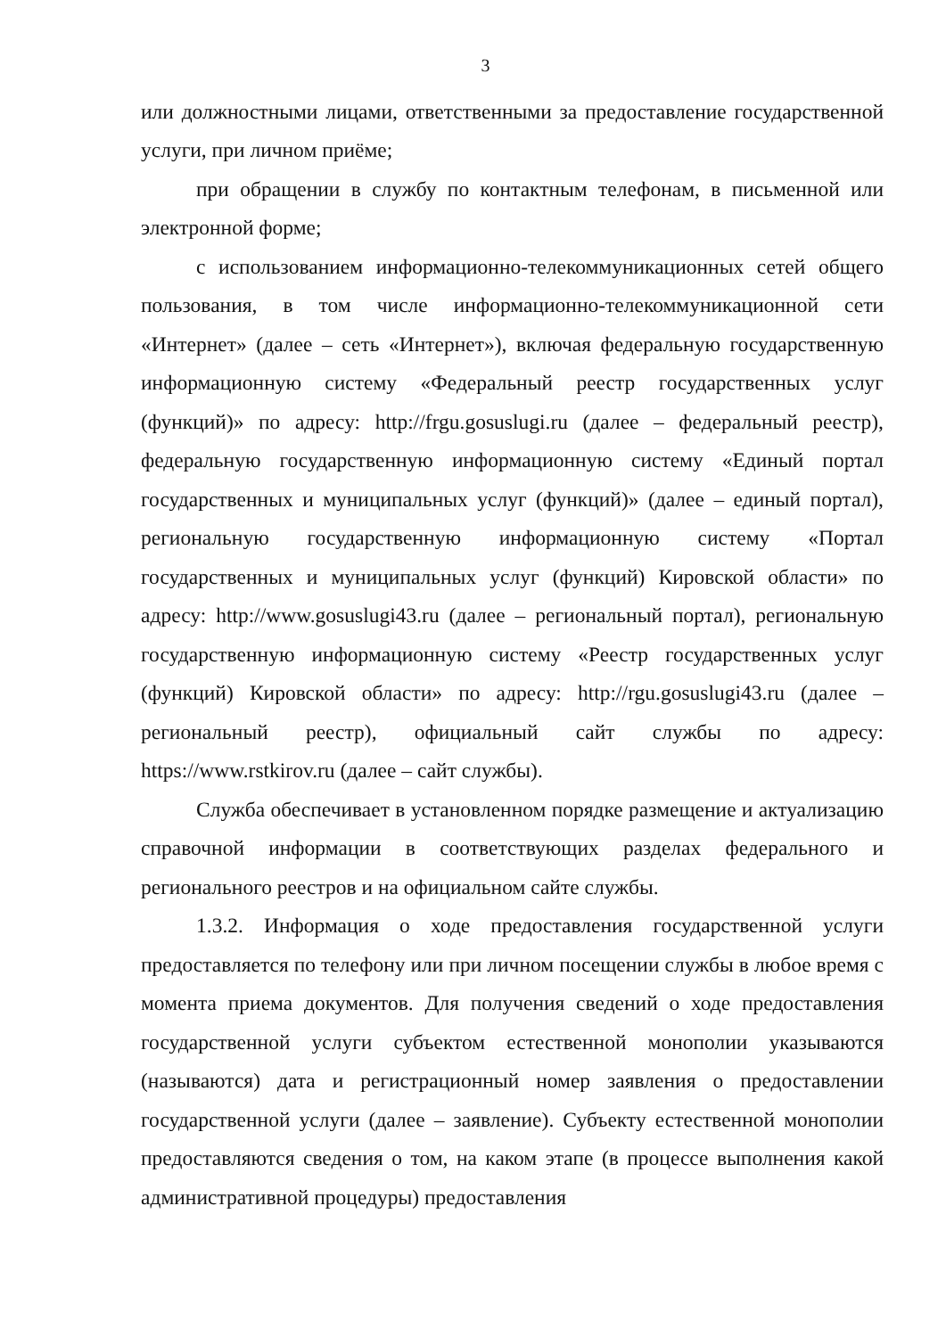3
или должностными лицами, ответственными за предоставление государственной услуги, при личном приёме;
при обращении в службу по контактным телефонам, в письменной или электронной форме;
с использованием информационно-телекоммуникационных сетей общего пользования, в том числе информационно-телекоммуникационной сети «Интернет» (далее – сеть «Интернет»), включая федеральную государственную информационную систему «Федеральный реестр государственных услуг (функций)» по адресу: http://frgu.gosuslugi.ru (далее – федеральный реестр), федеральную государственную информационную систему «Единый портал государственных и муниципальных услуг (функций)» (далее – единый портал), региональную государственную информационную систему «Портал государственных и муниципальных услуг (функций) Кировской области» по адресу: http://www.gosuslugi43.ru (далее – региональный портал), региональную государственную информационную систему «Реестр государственных услуг (функций) Кировской области» по адресу: http://rgu.gosuslugi43.ru (далее – региональный реестр), официальный сайт службы по адресу: https://www.rstkirov.ru (далее – сайт службы).
Служба обеспечивает в установленном порядке размещение и актуализацию справочной информации в соответствующих разделах федерального и регионального реестров и на официальном сайте службы.
1.3.2. Информация о ходе предоставления государственной услуги предоставляется по телефону или при личном посещении службы в любое время с момента приема документов. Для получения сведений о ходе предоставления государственной услуги субъектом естественной монополии указываются (называются) дата и регистрационный номер заявления о предоставлении государственной услуги (далее – заявление). Субъекту естественной монополии предоставляются сведения о том, на каком этапе (в процессе выполнения какой административной процедуры) предоставления